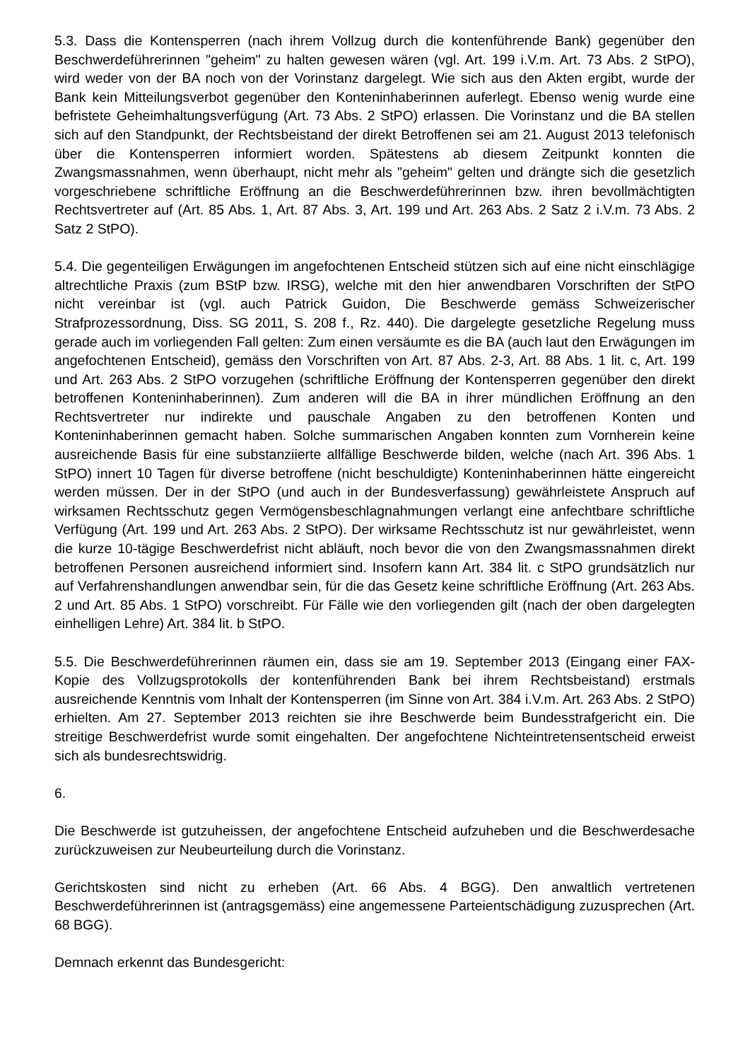5.3. Dass die Kontensperren (nach ihrem Vollzug durch die kontenführende Bank) gegenüber den Beschwerdeführerinnen "geheim" zu halten gewesen wären (vgl. Art. 199 i.V.m. Art. 73 Abs. 2 StPO), wird weder von der BA noch von der Vorinstanz dargelegt. Wie sich aus den Akten ergibt, wurde der Bank kein Mitteilungsverbot gegenüber den Konteninhaberinnen auferlegt. Ebenso wenig wurde eine befristete Geheimhaltungsverfügung (Art. 73 Abs. 2 StPO) erlassen. Die Vorinstanz und die BA stellen sich auf den Standpunkt, der Rechtsbeistand der direkt Betroffenen sei am 21. August 2013 telefonisch über die Kontensperren informiert worden. Spätestens ab diesem Zeitpunkt konnten die Zwangsmassnahmen, wenn überhaupt, nicht mehr als "geheim" gelten und drängte sich die gesetzlich vorgeschriebene schriftliche Eröffnung an die Beschwerdeführerinnen bzw. ihren bevollmächtigten Rechtsvertreter auf (Art. 85 Abs. 1, Art. 87 Abs. 3, Art. 199 und Art. 263 Abs. 2 Satz 2 i.V.m. 73 Abs. 2 Satz 2 StPO).
5.4. Die gegenteiligen Erwägungen im angefochtenen Entscheid stützen sich auf eine nicht einschlägige altrechtliche Praxis (zum BStP bzw. IRSG), welche mit den hier anwendbaren Vorschriften der StPO nicht vereinbar ist (vgl. auch Patrick Guidon, Die Beschwerde gemäss Schweizerischer Strafprozessordnung, Diss. SG 2011, S. 208 f., Rz. 440). Die dargelegte gesetzliche Regelung muss gerade auch im vorliegenden Fall gelten: Zum einen versäumte es die BA (auch laut den Erwägungen im angefochtenen Entscheid), gemäss den Vorschriften von Art. 87 Abs. 2-3, Art. 88 Abs. 1 lit. c, Art. 199 und Art. 263 Abs. 2 StPO vorzugehen (schriftliche Eröffnung der Kontensperren gegenüber den direkt betroffenen Konteninhaberinnen). Zum anderen will die BA in ihrer mündlichen Eröffnung an den Rechtsvertreter nur indirekte und pauschale Angaben zu den betroffenen Konten und Konteninhaberinnen gemacht haben. Solche summarischen Angaben konnten zum Vornherein keine ausreichende Basis für eine substanziierte allfällige Beschwerde bilden, welche (nach Art. 396 Abs. 1 StPO) innert 10 Tagen für diverse betroffene (nicht beschuldigte) Konteninhaberinnen hätte eingereicht werden müssen. Der in der StPO (und auch in der Bundesverfassung) gewährleistete Anspruch auf wirksamen Rechtsschutz gegen Vermögensbeschlagnahmungen verlangt eine anfechtbare schriftliche Verfügung (Art. 199 und Art. 263 Abs. 2 StPO). Der wirksame Rechtsschutz ist nur gewährleistet, wenn die kurze 10-tägige Beschwerdefrist nicht abläuft, noch bevor die von den Zwangsmassnahmen direkt betroffenen Personen ausreichend informiert sind. Insofern kann Art. 384 lit. c StPO grundsätzlich nur auf Verfahrenshandlungen anwendbar sein, für die das Gesetz keine schriftliche Eröffnung (Art. 263 Abs. 2 und Art. 85 Abs. 1 StPO) vorschreibt. Für Fälle wie den vorliegenden gilt (nach der oben dargelegten einhelligen Lehre) Art. 384 lit. b StPO.
5.5. Die Beschwerdeführerinnen räumen ein, dass sie am 19. September 2013 (Eingang einer FAX-Kopie des Vollzugsprotokolls der kontenführenden Bank bei ihrem Rechtsbeistand) erstmals ausreichende Kenntnis vom Inhalt der Kontensperren (im Sinne von Art. 384 i.V.m. Art. 263 Abs. 2 StPO) erhielten. Am 27. September 2013 reichten sie ihre Beschwerde beim Bundesstrafgericht ein. Die streitige Beschwerdefrist wurde somit eingehalten. Der angefochtene Nichteintretensentscheid erweist sich als bundesrechtswidrig.
6.
Die Beschwerde ist gutzuheissen, der angefochtene Entscheid aufzuheben und die Beschwerdesache zurückzuweisen zur Neubeurteilung durch die Vorinstanz.
Gerichtskosten sind nicht zu erheben (Art. 66 Abs. 4 BGG). Den anwaltlich vertretenen Beschwerdeführerinnen ist (antragsgemäss) eine angemessene Parteientschädigung zuzusprechen (Art. 68 BGG).
Demnach erkennt das Bundesgericht: